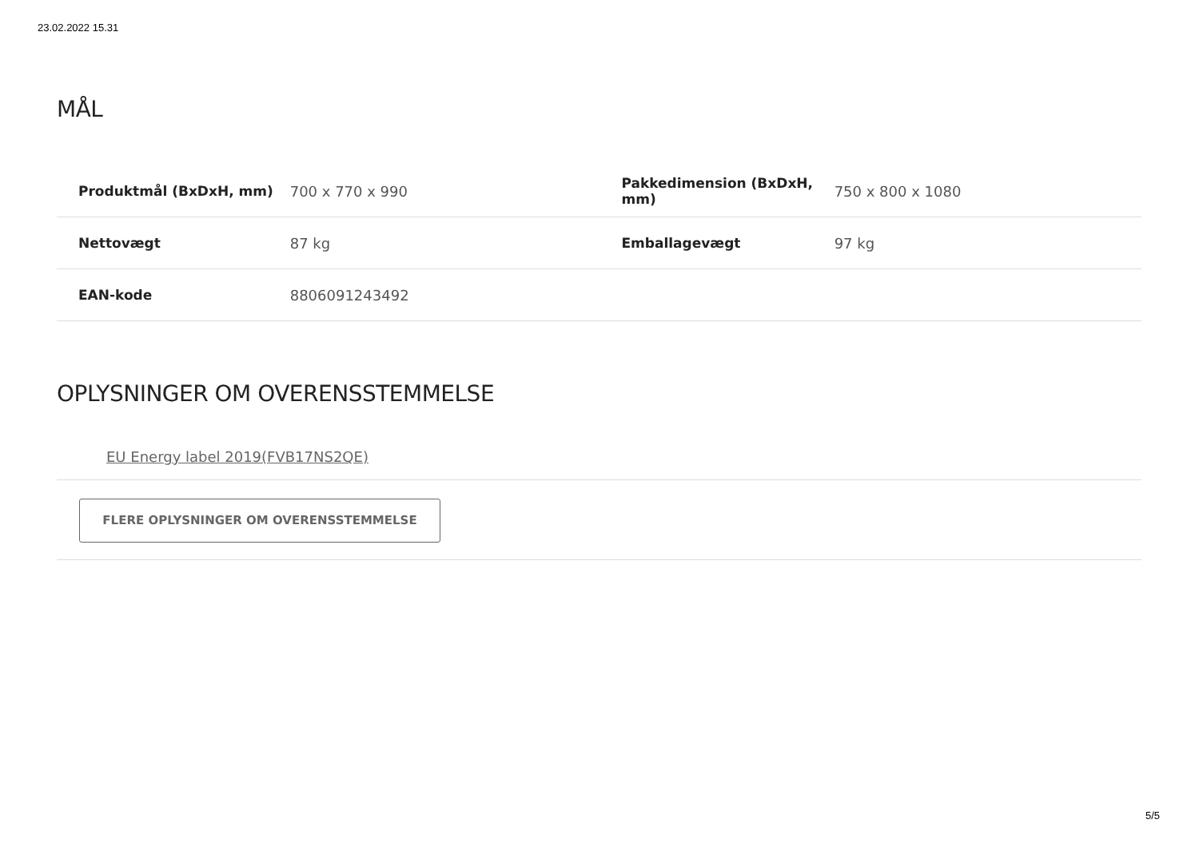23.02.2022 15.31
MÅL
| Produktmål (BxDxH, mm) | 700 x 770 x 990 | Pakkedimension (BxDxH, mm) | 750 x 800 x 1080 |
| Nettovægt | 87 kg | Emballagevægt | 97 kg |
| EAN-kode | 8806091243492 | | |
OPLYSNINGER OM OVERENSSTEMMELSE
EU Energy label 2019(FVB17NS2QE)
FLERE OPLYSNINGER OM OVERENSSTEMMELSE
5/5